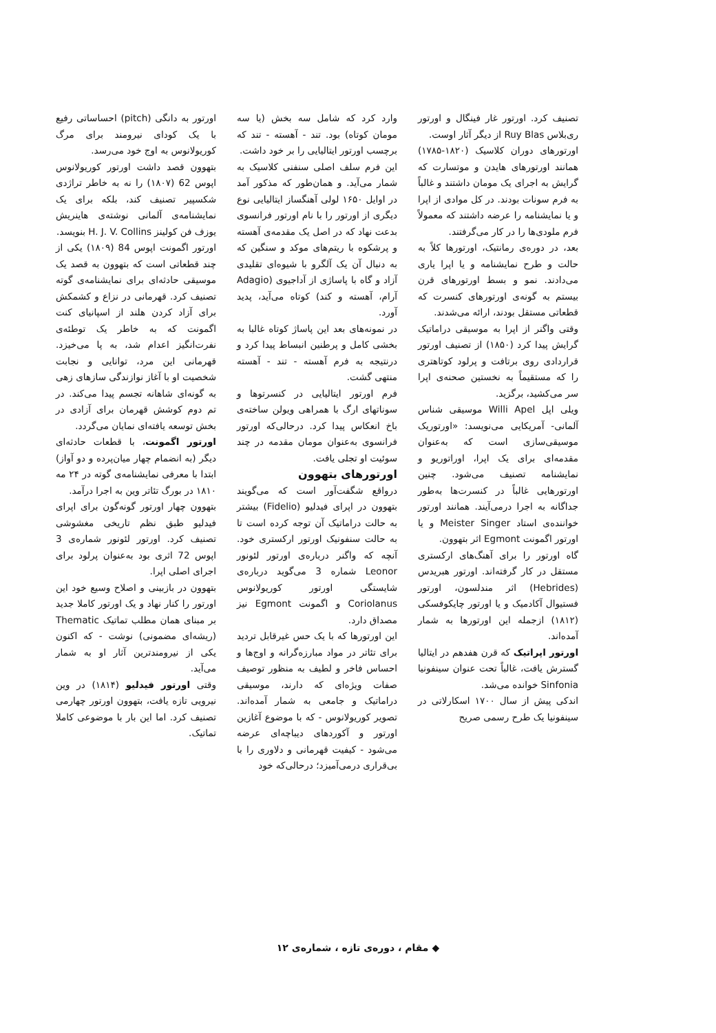تصنیف کرد. اورتور غار فینگال و اورتور ری‌بلاس Ruy Blas از دیگر آثار اوست.
اورتورهای دوران کلاسیک (۱۸۲۰-۱۷۸۵) همانند اورتورهای هایدن و موتسارت که گرایش به اجرای یک مومان داشتند و غالباً به فرم سونات بودند. در کل موادی از اپرا و یا نمایشنامه را عرضه داشتند که معمولاً فرم ملودی‌ها را در کار می‌گرفتند.
بعد، در دوره‌ی رمانتیک، اورتورها کلاً به حالت و طرح نمایشنامه و یا اپرا یاری می‌دادند. نمو و بسط اورتورهای قرن بیستم به گونه‌ی اورتورهای کنسرت که قطعاتی مستقل بودند، ارائه می‌شدند.
وقتی واگنر از اپرا به موسیقی دراماتیک گرایش پیدا کرد (۱۸۵۰) از تصنیف اورتور قراردادی روی برتافت و پرلود کوتاهتری را که مستقیماً به نخستین صحنه‌ی اپرا سر می‌کشید، برگزید.
ویلی اپل Willi Apel موسیقی شناس آلمانی- آمریکایی می‌نویسد: «اورتوریک موسیقی‌سازی است که به‌عنوان مقدمه‌ای برای یک اپرا، اوراتوریو و نمایشنامه تصنیف می‌شود. چنین اورتورهایی غالباً در کنسرت‌ها به‌طور جداگانه به اجرا درمی‌آیند. همانند اورتور خواننده‌ی استاد Meister Singer و یا اورتور اگمونت Egmont اثر بتهوون.
گاه اورتور را برای آهنگ‌های ارکستری مستقل در کار گرفته‌اند. اورتور هبریدس (Hebrides) اثر مندلسون، اورتور فستیوال آکادمیک و یا اورتور چایکوفسکی (۱۸۱۲) ازجمله این اورتورها به شمار آمده‌اند.
اورتور اپراتیک که قرن هفدهم در ایتالیا گسترش یافت، غالباً تحت عنوان سینفونیا Sinfonia خوانده می‌شد.
اندکی پیش از سال ۱۷۰۰ اسکارلاتی در سینفونیا یک طرح رسمی صریح
وارد کرد که شامل سه بخش (یا سه مومان کوتاه) بود. تند - آهسته - تند که برچسب اورتور ایتالیایی را بر خود داشت.
این فرم سلف اصلی سنفنی کلاسیک به شمار می‌آید. و همان‌طور که مذکور آمد در اوایل ۱۶۵۰ لولی آهنگساز ایتالیایی نوع دیگری از اورتور را با نام اورتور فرانسوی بدعت نهاد که در اصل یک مقدمه‌ی آهسته و پرشکوه با ریتم‌های موکد و سنگین که به دنبال آن یک آلگرو با شیوه‌ای تقلیدی آزاد و گاه با پاساژی از آداجیوی (Adagio آرام، آهسته و کند) کوتاه می‌آید، پدید آورد.
در نمونه‌های بعد این پاساژ کوتاه غالبا به بخشی کامل و پرطنین انبساط پیدا کرد و درنتیجه به فرم آهسته - تند - آهسته منتهی گشت.
فرم اورتور ایتالیایی در کنسرتوها و سوناتهای ارگ با همراهی ویولن ساخته‌ی باخ انعکاس پیدا کرد. درحالی‌که اورتور فرانسوی به‌عنوان مومان مقدمه در چند سوئیت او تجلی یافت.
اورتورهای بتهوون
درواقع شگفت‌آور است که می‌گویند بتهوون در اپرای فیدلیو (Fidelio) بیشتر به حالت دراماتیک آن توجه کرده است تا به حالت سنفونیک اورتور ارکستری خود. آنچه که واگنر درباره‌ی اورتور لئونور Leonor شماره 3 می‌گوید درباره‌ی شایستگی اورتور کوریولانوس Coriolanus و اگمونت Egmont نیز مصداق دارد.
این اورتورها که با یک حس غیرقابل تردید برای تئاتر در مواد مبارزه‌گرانه و اوج‌ها و احساس فاخر و لطیف به منظور توصیف صفات ویژه‌ای که دارند، موسیقی دراماتیک و جامعی به شمار آمده‌اند. تصویر کوریولانوس - که با موضوع آغازین اورتور و آکوردهای دیباچه‌ای عرضه می‌شود - کیفیت قهرمانی و دلاوری را با بی‌قراری درمی‌آمیزد؛ درحالی‌که خود
اورتور به دانگی (pitch) احساساتی رفیع با یک کودای نیرومند برای مرگ کوریولانوس به اوج خود می‌رسد.
بتهوون قصد داشت اورتور کوریولانوس اپوس 62 (۱۸۰۷) را نه به خاطر تراژدی شکسپیر تصنیف کند، بلکه برای یک نمایشنامه‌ی آلمانی نوشته‌ی هاینریش یوزف فن کولینز H. J. V. Collins بنویسد.
اورتور اگمونت اپوس 84 (۱۸۰۹) یکی از چند قطعاتی است که بتهوون به قصد یک موسیقی حادثه‌ای برای نمایشنامه‌ی گوته تصنیف کرد. قهرمانی در نزاع و کشمکش برای آزاد کردن هلند از اسپانیای کنت اگمونت که به خاطر یک توطئه‌ی نفرت‌انگیز اعدام شد، به پا می‌خیزد. قهرمانی این مرد، توانایی و نجابت شخصیت او با آغاز نوازندگی سازهای زهی به گونه‌ای شاهانه تجسم پیدا می‌کند. در تم دوم کوشش قهرمان برای آزادی در بخش توسعه یافته‌ای نمایان می‌گردد.
اورتور اگمونت، با قطعات حادثه‌ای دیگر (به انضمام چهار میان‌پرده و دو آواز) ابتدا با معرفی نمایشنامه‌ی گوته در ۲۴ مه ۱۸۱۰ در بورگ تئاتر وین به اجرا درآمد.
بتهوون چهار اورتور گونه‌گون برای اپرای فیدلیو طبق نظم تاریخی مغشوشی تصنیف کرد. اورتور لئونور شماره‌ی 3 اپوس 72 اثری بود به‌عنوان پرلود برای اجرای اصلی اپرا.
بتهوون در بازبینی و اصلاح وسیع خود این اورتور را کنار نهاد و یک اورتور کاملا جدید بر مبنای همان مطلب تماتیک Thematic (ریشه‌ای مضمونی) نوشت - که اکنون یکی از نیرومندترین آثار او به شمار می‌آید.
وقتی اورتور فیدلیو (۱۸۱۴) در وین نیرویی تازه یافت، بتهوون اورتور چهارمی تصنیف کرد. اما این بار با موضوعی کاملا تماتیک.
◆ مقام ، دوره‌ی تازه ، شماره‌ی ۱۲